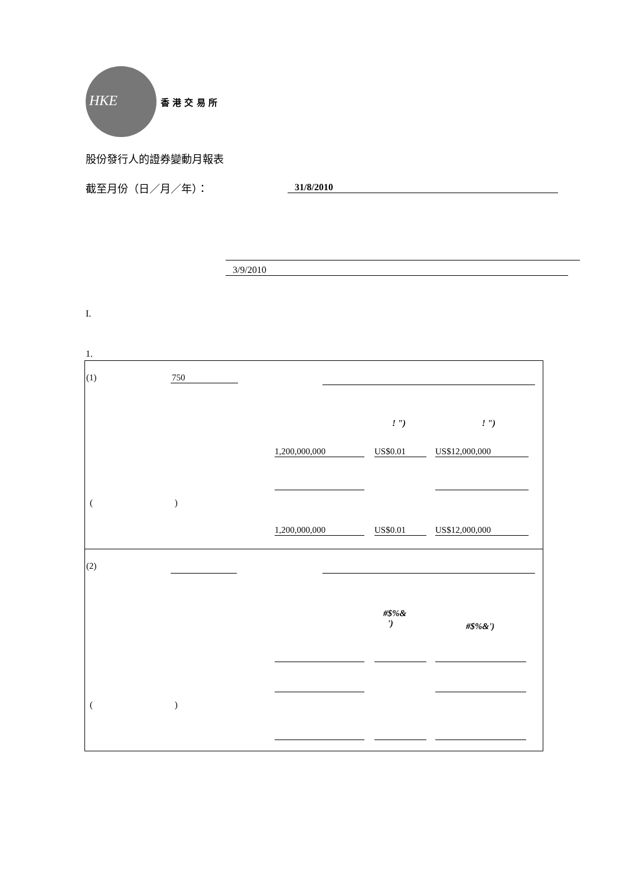HKE
香 港 交 易 所
股份發行人的證券變動月報表
截至月份（日／月／年）： 31/8/2010
3/9/2010
I.
1.
(1) 750
! ") ! ")
1,200,000,000 US$0.01 US$12,000,000
( )
1,200,000,000 US$0.01 US$12,000,000
(2)
#$%&
')
#$%&')
( )